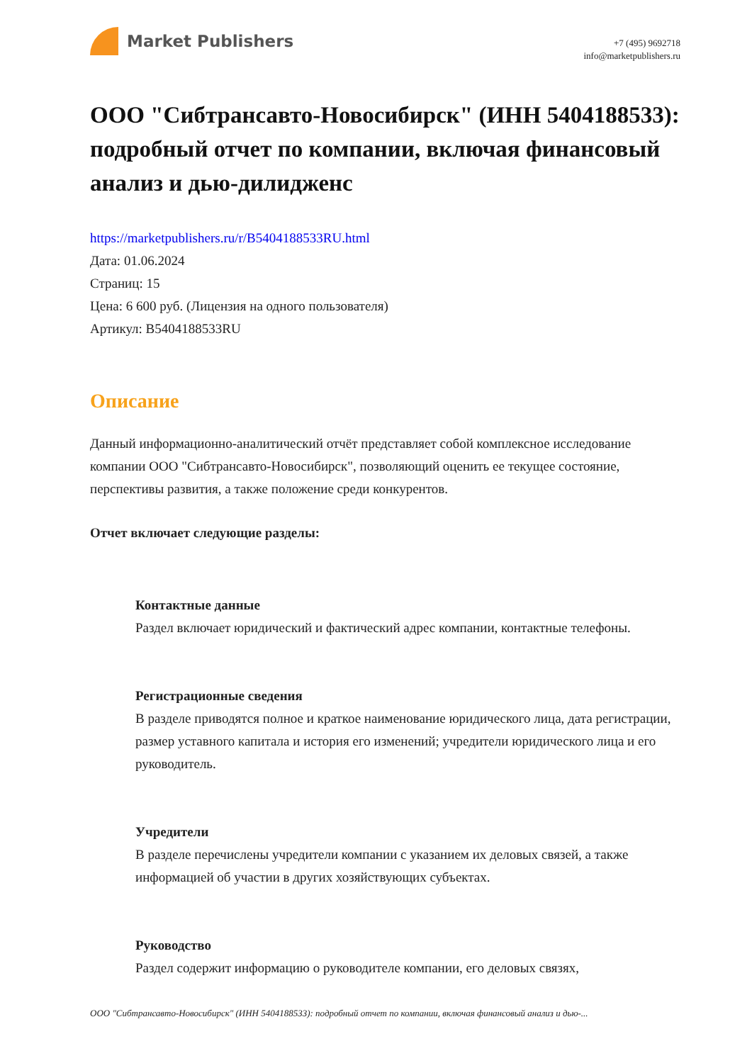Market Publishers
+7 (495) 9692718
info@marketpublishers.ru
ООО "Сибтрансавто-Новосибирск" (ИНН 5404188533): подробный отчет по компании, включая финансовый анализ и дью-дилидженс
https://marketpublishers.ru/r/B5404188533RU.html
Дата: 01.06.2024
Страниц: 15
Цена: 6 600 руб. (Лицензия на одного пользователя)
Артикул: B5404188533RU
Описание
Данный информационно-аналитический отчёт представляет собой комплексное исследование компании ООО "Сибтрансавто-Новосибирск", позволяющий оценить ее текущее состояние, перспективы развития, а также положение среди конкурентов.
Отчет включает следующие разделы:
Контактные данные
Раздел включает юридический и фактический адрес компании, контактные телефоны.
Регистрационные сведения
В разделе приводятся полное и краткое наименование юридического лица, дата регистрации, размер уставного капитала и история его изменений; учредители юридического лица и его руководитель.
Учредители
В разделе перечислены учредители компании с указанием их деловых связей, а также информацией об участии в других хозяйствующих субъектах.
Руководство
Раздел содержит информацию о руководителе компании, его деловых связях,
ООО "Сибтрансавто-Новосибирск" (ИНН 5404188533): подробный отчет по компании, включая финансовый анализ и дью-...